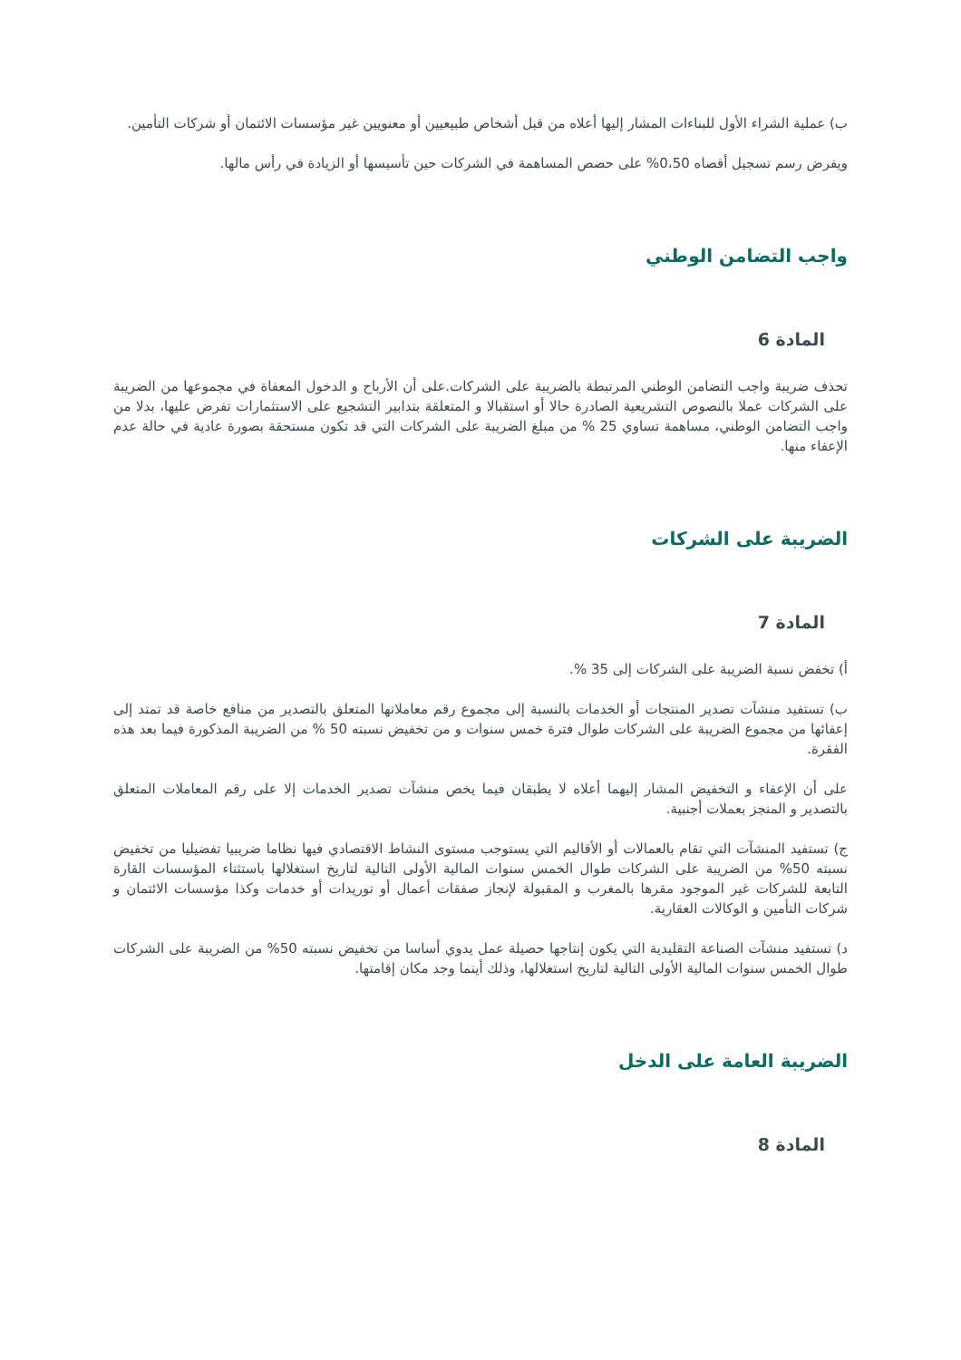ب) عملية الشراء الأول للبناءات المشار إليها أعلاه من قبل أشخاص طبيعيين أو معنويين غير مؤسسات الائتمان أو شركات التأمين.
ويفرض رسم تسجيل أقصاه 0،50% على حصص المساهمة في الشركات حين تأسيسها أو الزيادة في رأس مالها.
واجب التضامن الوطني
المادة 6
تحذف ضريبة واجب التضامن الوطني المرتبطة بالضريبة على الشركات.على أن الأرباح و الدخول المعفاة في مجموعها من الضريبة على الشركات عملا بالنصوص التشريعية الصادرة حالا أو استقبالا و المتعلقة بتدابير التشجيع على الاستثمارات تفرض عليها، بدلا من واجب التضامن الوطني، مساهمة تساوي 25 % من مبلغ الضريبة على الشركات التي قد تكون مستحقة بصورة عادية في حالة عدم الإعفاء منها.
الضريبة على الشركات
المادة 7
أ) تخفض نسبة الضريبة على الشركات إلى 35 %.
ب) تستفيد منشآت تصدير المنتجات أو الخدمات بالنسبة إلى مجموع رقم معاملاتها المتعلق بالتصدير من منافع خاصة قد تمتد إلى إعفائها من مجموع الضريبة على الشركات طوال فترة خمس سنوات و من تخفيض نسبته 50 % من الضريبة المذكورة فيما بعد هذه الفقرة.
على أن الإعفاء و التخفيض المشار إليهما أعلاه لا يطبقان فيما يخص منشآت تصدير الخدمات إلا على رقم المعاملات المتعلق بالتصدير و المنجز بعملات أجنبية.
ج) تستفيد المنشآت التي تقام بالعمالات أو الأقاليم التي يستوجب مستوى النشاط الاقتصادي فيها نظاما ضريبيا تفضيليا من تخفيض نسبته 50% من الضريبة على الشركات طوال الخمس سنوات المالية الأولى التالية لتاريخ استغلالها باستثناء المؤسسات القارة التابعة للشركات غير الموجود مقرها بالمغرب و المقبولة لإنجاز صفقات أعمال أو توريدات أو خدمات وكذا مؤسسات الائتمان و شركات التأمين و الوكالات العقارية.
د) تستفيد منشآت الصناعة التقليدية التي يكون إنتاجها حصيلة عمل يدوي أساسا من تخفيض نسبته 50% من الضريبة على الشركات طوال الخمس سنوات المالية الأولى التالية لتاريخ استغلالها، وذلك أينما وجد مكان إقامتها.
الضريبة العامة على الدخل
المادة 8